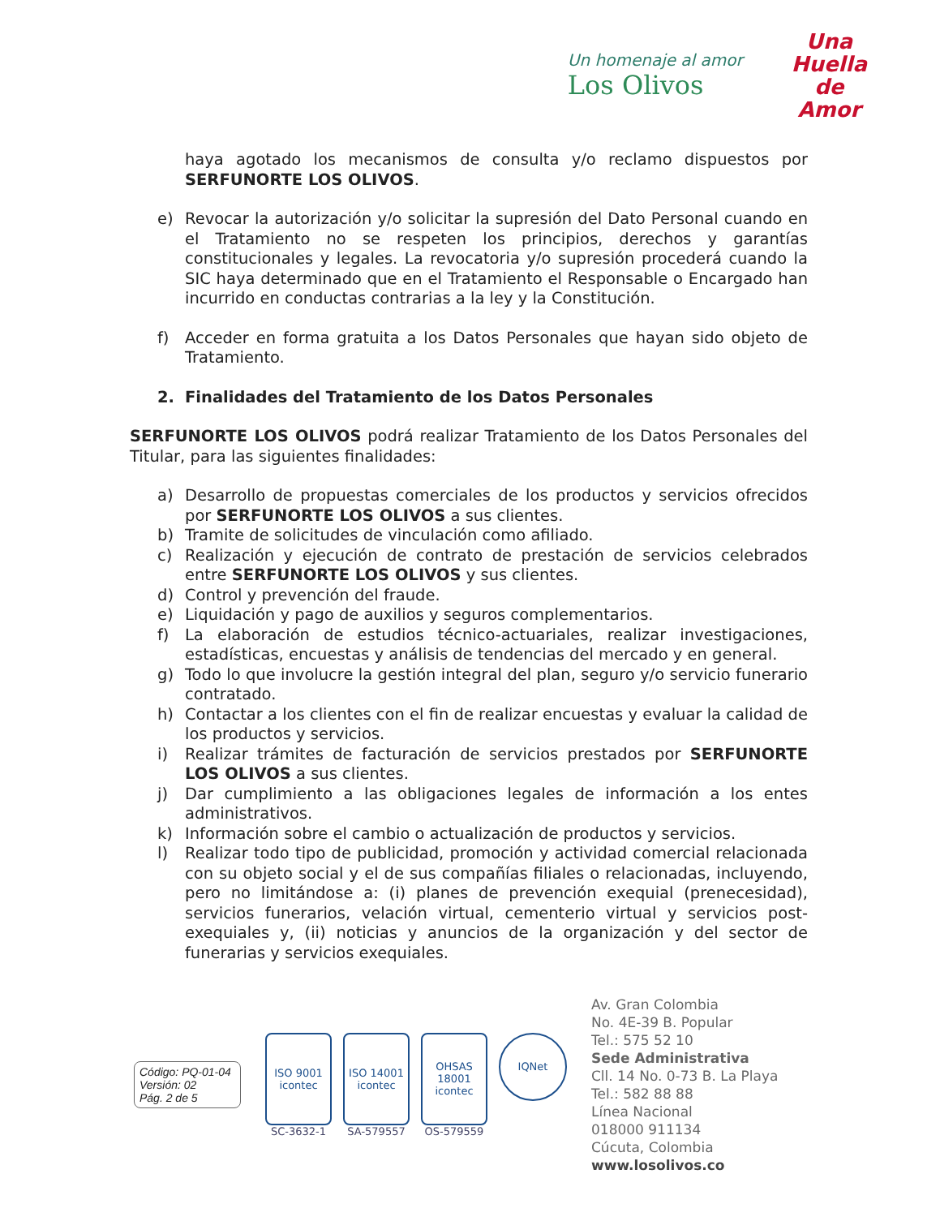Un homenaje al amor
Los Olivos
Una
Huella
de
Amor
haya agotado los mecanismos de consulta y/o reclamo dispuestos por SERFUNORTE LOS OLIVOS.
e) Revocar la autorización y/o solicitar la supresión del Dato Personal cuando en el Tratamiento no se respeten los principios, derechos y garantías constitucionales y legales. La revocatoria y/o supresión procederá cuando la SIC haya determinado que en el Tratamiento el Responsable o Encargado han incurrido en conductas contrarias a la ley y la Constitución.
f) Acceder en forma gratuita a los Datos Personales que hayan sido objeto de Tratamiento.
2. Finalidades del Tratamiento de los Datos Personales
SERFUNORTE LOS OLIVOS podrá realizar Tratamiento de los Datos Personales del Titular, para las siguientes finalidades:
a) Desarrollo de propuestas comerciales de los productos y servicios ofrecidos por SERFUNORTE LOS OLIVOS a sus clientes.
b) Tramite de solicitudes de vinculación como afiliado.
c) Realización y ejecución de contrato de prestación de servicios celebrados entre SERFUNORTE LOS OLIVOS y sus clientes.
d) Control y prevención del fraude.
e) Liquidación y pago de auxilios y seguros complementarios.
f) La elaboración de estudios técnico-actuariales, realizar investigaciones, estadísticas, encuestas y análisis de tendencias del mercado y en general.
g) Todo lo que involucre la gestión integral del plan, seguro y/o servicio funerario contratado.
h) Contactar a los clientes con el fin de realizar encuestas y evaluar la calidad de los productos y servicios.
i) Realizar trámites de facturación de servicios prestados por SERFUNORTE LOS OLIVOS a sus clientes.
j) Dar cumplimiento a las obligaciones legales de información a los entes administrativos.
k) Información sobre el cambio o actualización de productos y servicios.
l) Realizar todo tipo de publicidad, promoción y actividad comercial relacionada con su objeto social y el de sus compañías filiales o relacionadas, incluyendo, pero no limitándose a: (i) planes de prevención exequial (prenecesidad), servicios funerarios, velación virtual, cementerio virtual y servicios post-exequiales y, (ii) noticias y anuncios de la organización y del sector de funerarias y servicios exequiales.
Código: PQ-01-04
Versión: 02
Pág. 2 de 5
ISO 9001
icontec
SC-3632-1
ISO 14001
icontec
SA-579557
OHSAS 18001
icontec
OS-579559
IQNet
Av. Gran Colombia
No. 4E-39 B. Popular
Tel.: 575 52 10
Sede Administrativa
Cll. 14 No. 0-73 B. La Playa
Tel.: 582 88 88
Línea Nacional
018000 911134
Cúcuta, Colombia
www.losolivos.co